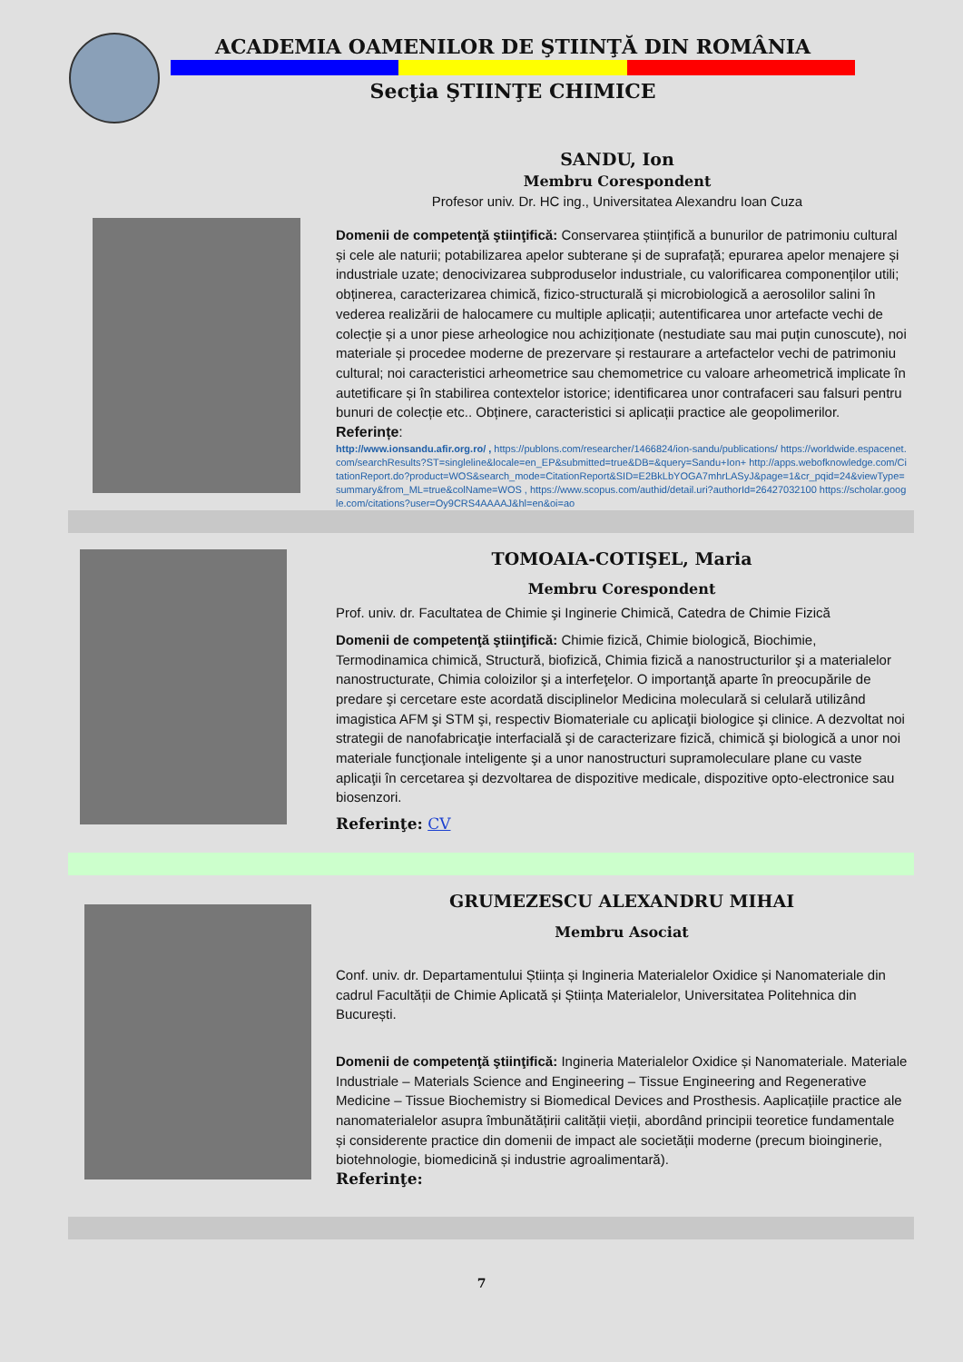ACADEMIA OAMENILOR DE ŞTIINŢĂ DIN ROMÂNIA
Secţia ŞTIINŢE CHIMICE
SANDU, Ion
Membru Corespondent
Profesor univ. Dr. HC ing., Universitatea Alexandru Ioan Cuza
Domenii de competenţă ştiinţifică: Conservarea științifică a bunurilor de patrimoniu cultural și cele ale naturii; potabilizarea apelor subterane și de suprafață; epurarea apelor menajere și industriale uzate; denocivizarea subproduselor industriale, cu valorificarea componenților utili; obținerea, caracterizarea chimică, fizico-structurală și microbiologică a aerosolilor salini în vederea realizării de halocamere cu multiple aplicații; autentificarea unor artefacte vechi de colecție și a unor piese arheologice nou achiziționate (nestudiate sau mai puțin cunoscute), noi materiale și procedee moderne de prezervare și restaurare a artefactelor vechi de patrimoniu cultural; noi caracteristici arheometrice sau chemometrice cu valoare arheometrică implicate în autetificare și în stabilirea contextelor istorice; identificarea unor contrafaceri sau falsuri pentru bunuri de colecție etc.. Obținere, caracteristici si aplicații practice ale geopolimerilor.
Referințe:
http://www.ionsandu.afir.org.ro/ , https://publons.com/researcher/1466824/ion-sandu/publications/ https://worldwide.espacenet.com/searchResults?ST=singleline&locale=en_EP&submitted=true&DB=&query=Sandu+Ion+ http://apps.webofknowledge.com/CitationReport.do?product=WOS&search_mode=CitationReport&SID=E2BkLbYOGA7mhrLASyJ&page=1&cr_pqid=24&viewType=summary&from_ML=true&colName=WOS , https://www.scopus.com/authid/detail.uri?authorId=26427032100 https://scholar.google.com/citations?user=Oy9CRS4AAAAJ&hl=en&oi=ao
TOMOAIA-COTIŞEL, Maria
Membru Corespondent
Prof. univ. dr. Facultatea de Chimie şi Inginerie Chimică, Catedra de Chimie Fizică
Domenii de competenţă ştiinţifică: Chimie fizică, Chimie biologică, Biochimie, Termodinamica chimică, Structură, biofizică, Chimia fizică a nanostructurilor şi a materialelor nanostructurate, Chimia coloizilor şi a interfeţelor. O importanţă aparte în preocupările de predare şi cercetare este acordată disciplinelor Medicina moleculară si celulară utilizând imagistica AFM şi STM şi, respectiv Biomateriale cu aplicaţii biologice şi clinice. A dezvoltat noi strategii de nanofabricaţie interfacială şi de caracterizare fizică, chimică şi biologică a unor noi materiale funcţionale inteligente şi a unor nanostructuri supramoleculare plane cu vaste aplicaţii în cercetarea şi dezvoltarea de dispozitive medicale, dispozitive opto-electronice sau biosenzori.
Referinţe: CV
GRUMEZESCU ALEXANDRU MIHAI
Membru Asociat
Conf. univ. dr. Departamentului Știința și Ingineria Materialelor Oxidice și Nanomateriale din cadrul Facultății de Chimie Aplicată și Știința Materialelor, Universitatea Politehnica din București.
Domenii de competenţă ştiinţifică: Ingineria Materialelor Oxidice și Nanomateriale. Materiale Industriale – Materials Science and Engineering – Tissue Engineering and Regenerative Medicine – Tissue Biochemistry si Biomedical Devices and Prosthesis. Aaplicațiile practice ale nanomaterialelor asupra îmbunătățirii calității vieții, abordând principii teoretice fundamentale și considerente practice din domenii de impact ale societății moderne (precum bioinginerie, biotehnologie, biomedicină și industrie agroalimentară).
Referinţe:
7